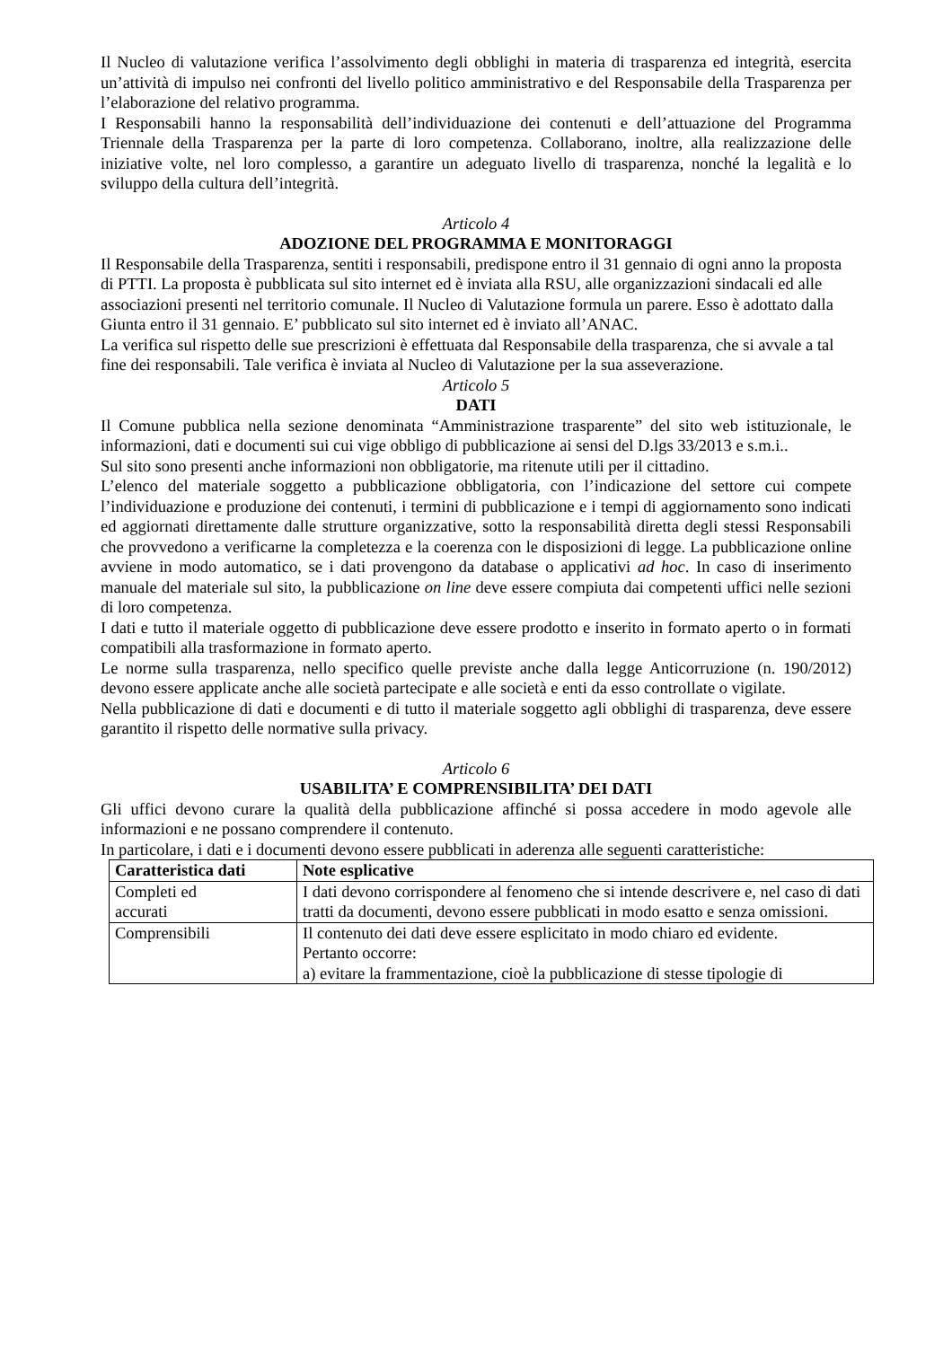Il Nucleo di valutazione verifica l’assolvimento degli obblighi in materia di trasparenza ed integrità, esercita un’attività di impulso nei confronti del livello politico amministrativo e del Responsabile della Trasparenza per l’elaborazione del relativo programma.
I Responsabili hanno la responsabilità dell’individuazione dei contenuti e dell’attuazione del Programma Triennale della Trasparenza per la parte di loro competenza. Collaborano, inoltre, alla realizzazione delle iniziative volte, nel loro complesso, a garantire un adeguato livello di trasparenza, nonché la legalità e lo sviluppo della cultura dell’integrità.
Articolo 4
ADOZIONE DEL PROGRAMMA E MONITORAGGI
Il Responsabile della Trasparenza, sentiti i responsabili, predispone entro il 31 gennaio di ogni anno la proposta di PTTI. La proposta è pubblicata sul sito internet ed è inviata alla RSU, alle organizzazioni sindacali ed alle associazioni presenti nel territorio comunale. Il Nucleo di Valutazione formula un parere. Esso è adottato dalla Giunta entro il 31 gennaio. E’ pubblicato sul sito internet ed è inviato all’ANAC.
La verifica sul rispetto delle sue prescrizioni è effettuata dal Responsabile della trasparenza, che si avvale a tal fine dei responsabili. Tale verifica è inviata al Nucleo di Valutazione per la sua asseverazione.
Articolo 5
DATI
Il Comune pubblica nella sezione denominata “Amministrazione trasparente” del sito web istituzionale, le informazioni, dati e documenti sui cui vige obbligo di pubblicazione ai sensi del D.lgs 33/2013 e s.m.i..
Sul sito sono presenti anche informazioni non obbligatorie, ma ritenute utili per il cittadino.
L’elenco del materiale soggetto a pubblicazione obbligatoria, con l’indicazione del settore cui compete l’individuazione e produzione dei contenuti, i termini di pubblicazione e i tempi di aggiornamento sono indicati ed aggiornati direttamente dalle strutture organizzative, sotto la responsabilità diretta degli stessi Responsabili che provvedono a verificarne la completezza e la coerenza con le disposizioni di legge. La pubblicazione online avviene in modo automatico, se i dati provengono da database o applicativi ad hoc. In caso di inserimento manuale del materiale sul sito, la pubblicazione on line deve essere compiuta dai competenti uffici nelle sezioni di loro competenza.
I dati e tutto il materiale oggetto di pubblicazione deve essere prodotto e inserito in formato aperto o in formati compatibili alla trasformazione in formato aperto.
Le norme sulla trasparenza, nello specifico quelle previste anche dalla legge Anticorruzione (n. 190/2012) devono essere applicate anche alle società partecipate e alle società e enti da esso controllate o vigilate.
Nella pubblicazione di dati e documenti e di tutto il materiale soggetto agli obblighi di trasparenza, deve essere garantito il rispetto delle normative sulla privacy.
Articolo 6
USABILITA’ E COMPRENSIBILITA’ DEI DATI
Gli uffici devono curare la qualità della pubblicazione affinché si possa accedere in modo agevole alle informazioni e ne possano comprendere il contenuto.
In particolare, i dati e i documenti devono essere pubblicati in aderenza alle seguenti caratteristiche:
| Caratteristica dati | Note esplicative |
| --- | --- |
| Completi ed accurati | I dati devono corrispondere al fenomeno che si intende descrivere e, nel caso di dati tratti da documenti, devono essere pubblicati in modo esatto e senza omissioni. |
| Comprensibili | Il contenuto dei dati deve essere esplicitato in modo chiaro ed evidente. Pertanto occorre: a) evitare la frammentazione, cioè la pubblicazione di stesse tipologie di |